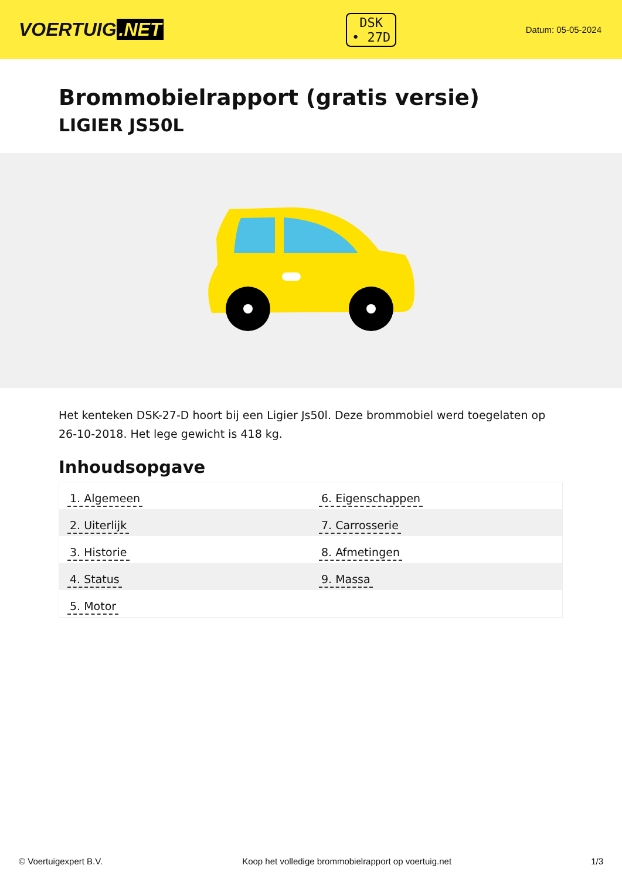VOERTUIG.NET
DSK
• 27D
Datum: 05-05-2024
Brommobielrapport (gratis versie)
LIGIER JS50L
Het kenteken DSK-27-D hoort bij een Ligier Js50l. Deze brommobiel werd toegelaten op 26-10-2018. Het lege gewicht is 418 kg.
Inhoudsopgave
| 1. Algemeen | 6. Eigenschappen |
| 2. Uiterlijk | 7. Carrosserie |
| 3. Historie | 8. Afmetingen |
| 4. Status | 9. Massa |
| 5. Motor | |
© Voertuigexpert B.V. Koop het volledige brommobielrapport op voertuig.net 1/3